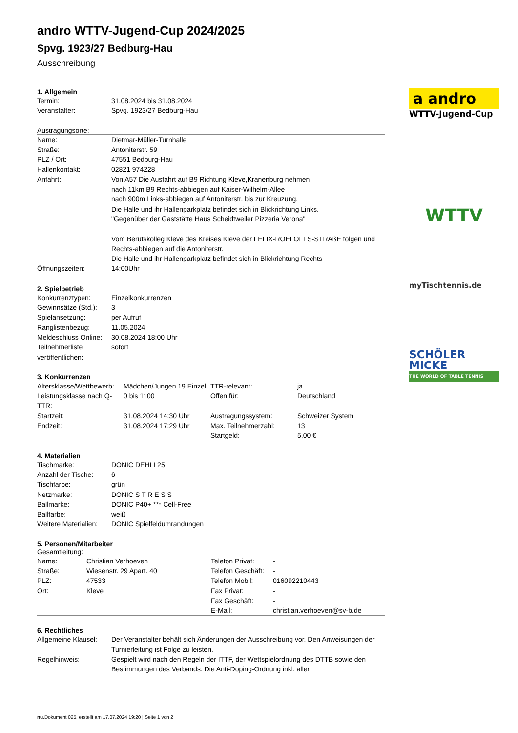andro WTTV-Jugend-Cup 2024/2025
Spvg. 1923/27 Bedburg-Hau
Ausschreibung
1. Allgemein
| Termin: | 31.08.2024 bis 31.08.2024 |
| Veranstalter: | Spvg. 1923/27 Bedburg-Hau |
Austragungsorte:
| Name: | Dietmar-Müller-Turnhalle |
| Straße: | Antoniterstr. 59 |
| PLZ / Ort: | 47551 Bedburg-Hau |
| Hallenkontakt: | 02821 974228 |
| Anfahrt: | Von A57 Die Ausfahrt auf B9 Richtung Kleve,Kranenburg nehmen nach 11km B9 Rechts-abbiegen auf Kaiser-Wilhelm-Allee nach 900m Links-abbiegen auf Antoniterstr. bis zur Kreuzung. Die Halle und ihr Hallenparkplatz befindet sich in Blickrichtung Links. "Gegenüber der Gaststätte Haus Scheidtweiler Pizzeria Verona" Vom Berufskolleg Kleve des Kreises Kleve der FELIX-ROELOFFS-STRAßE folgen und Rechts-abbiegen auf die Antoniterstr. Die Halle und ihr Hallenparkplatz befindet sich in Blickrichtung Rechts |
| Öffnungszeiten: | 14:00Uhr |
2. Spielbetrieb
| Konkurrenztypen: | Einzelkonkurrenzen |
| Gewinnsätze (Std.): | 3 |
| Spielansetzung: | per Aufruf |
| Ranglistenbezug: | 11.05.2024 |
| Meldeschluss Online: | 30.08.2024 18:00 Uhr |
| Teilnehmerliste veröffentlichen: | sofort |
3. Konkurrenzen
| Altersklasse/Wettbewerb: | Mädchen/Jungen 19 Einzel | TTR-relevant: | ja |
| Leistungsklasse nach Q-TTR: | 0 bis 1100 | Offen für: | Deutschland |
| Startzeit: | 31.08.2024 14:30 Uhr | Austragungssystem: | Schweizer System |
| Endzeit: | 31.08.2024 17:29 Uhr | Max. Teilnehmerzahl: | 13 |
| | | Startgeld: | 5,00 € |
4. Materialien
| Tischmarke: | DONIC DEHLI 25 |
| Anzahl der Tische: | 6 |
| Tischfarbe: | grün |
| Netzmarke: | DONIC S T R E S S |
| Ballmarke: | DONIC P40+ *** Cell-Free |
| Ballfarbe: | weiß |
| Weitere Materialien: | DONIC Spielfeldumrandungen |
5. Personen/Mitarbeiter
Gesamtleitung:
| Name: | Christian Verhoeven | Telefon Privat: | - |
| Straße: | Wiesenstr. 29 Apart. 40 | Telefon Geschäft: | - |
| PLZ: | 47533 | Telefon Mobil: | 016092210443 |
| Ort: | Kleve | Fax Privat: | - |
| | | Fax Geschäft: | - |
| | | E-Mail: | christian.verhoeven@sv-b.de |
6. Rechtliches
| Allgemeine Klausel: | Der Veranstalter behält sich Änderungen der Ausschreibung vor. Den Anweisungen der Turnierleitung ist Folge zu leisten. |
| Regelhinweis: | Gespielt wird nach den Regeln der ITTF, der Wettspielordnung des DTTB sowie den Bestimmungen des Verbands. Die Anti-Doping-Ordnung inkl. aller |
a andro
WTTV-Jugend-Cup
WTTV
myTischtennis.de
SCHÖLER
MICKE
THE WORLD OF TABLE TENNIS
nu.Dokument 025, erstellt am 17.07.2024 19:20 | Seite 1 von 2